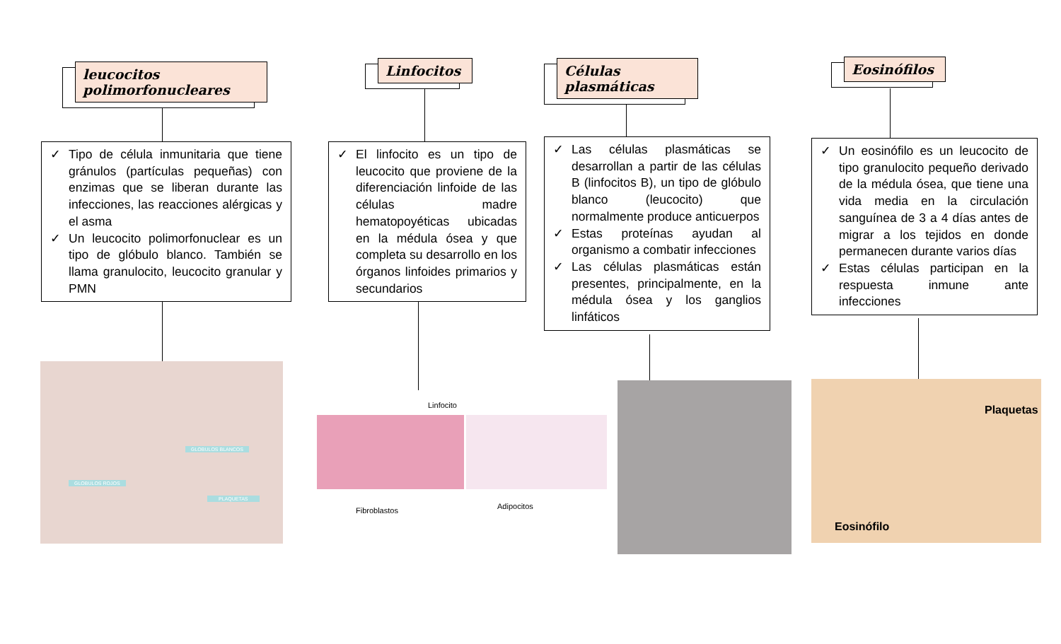leucocitos polimorfonucleares
Linfocitos
Células plasmáticas
Eosinófilos
✓ Tipo de célula inmunitaria que tiene gránulos (partículas pequeñas) con enzimas que se liberan durante las infecciones, las reacciones alérgicas y el asma
✓ Un leucocito polimorfonuclear es un tipo de glóbulo blanco. También se llama granulocito, leucocito granular y PMN
✓ El linfocito es un tipo de leucocito que proviene de la diferenciación linfoide de las células madre hematopoyéticas ubicadas en la médula ósea y que completa su desarrollo en los órganos linfoides primarios y secundarios
✓ Las células plasmáticas se desarrollan a partir de las células B (linfocitos B), un tipo de glóbulo blanco (leucocito) que normalmente produce anticuerpos
✓ Estas proteínas ayudan al organismo a combatir infecciones
✓ Las células plasmáticas están presentes, principalmente, en la médula ósea y los ganglios linfáticos
✓ Un eosinófilo es un leucocito de tipo granulocito pequeño derivado de la médula ósea, que tiene una vida media en la circulación sanguínea de 3 a 4 días antes de migrar a los tejidos en donde permanecen durante varios días
✓ Estas células participan en la respuesta inmune ante infecciones
GLOBULOS BLANCOS
GLOBULOS ROJOS
PLAQUETAS
Linfocito
Fibroblastos Adipocitos
Plaquetas
Eosinófilo